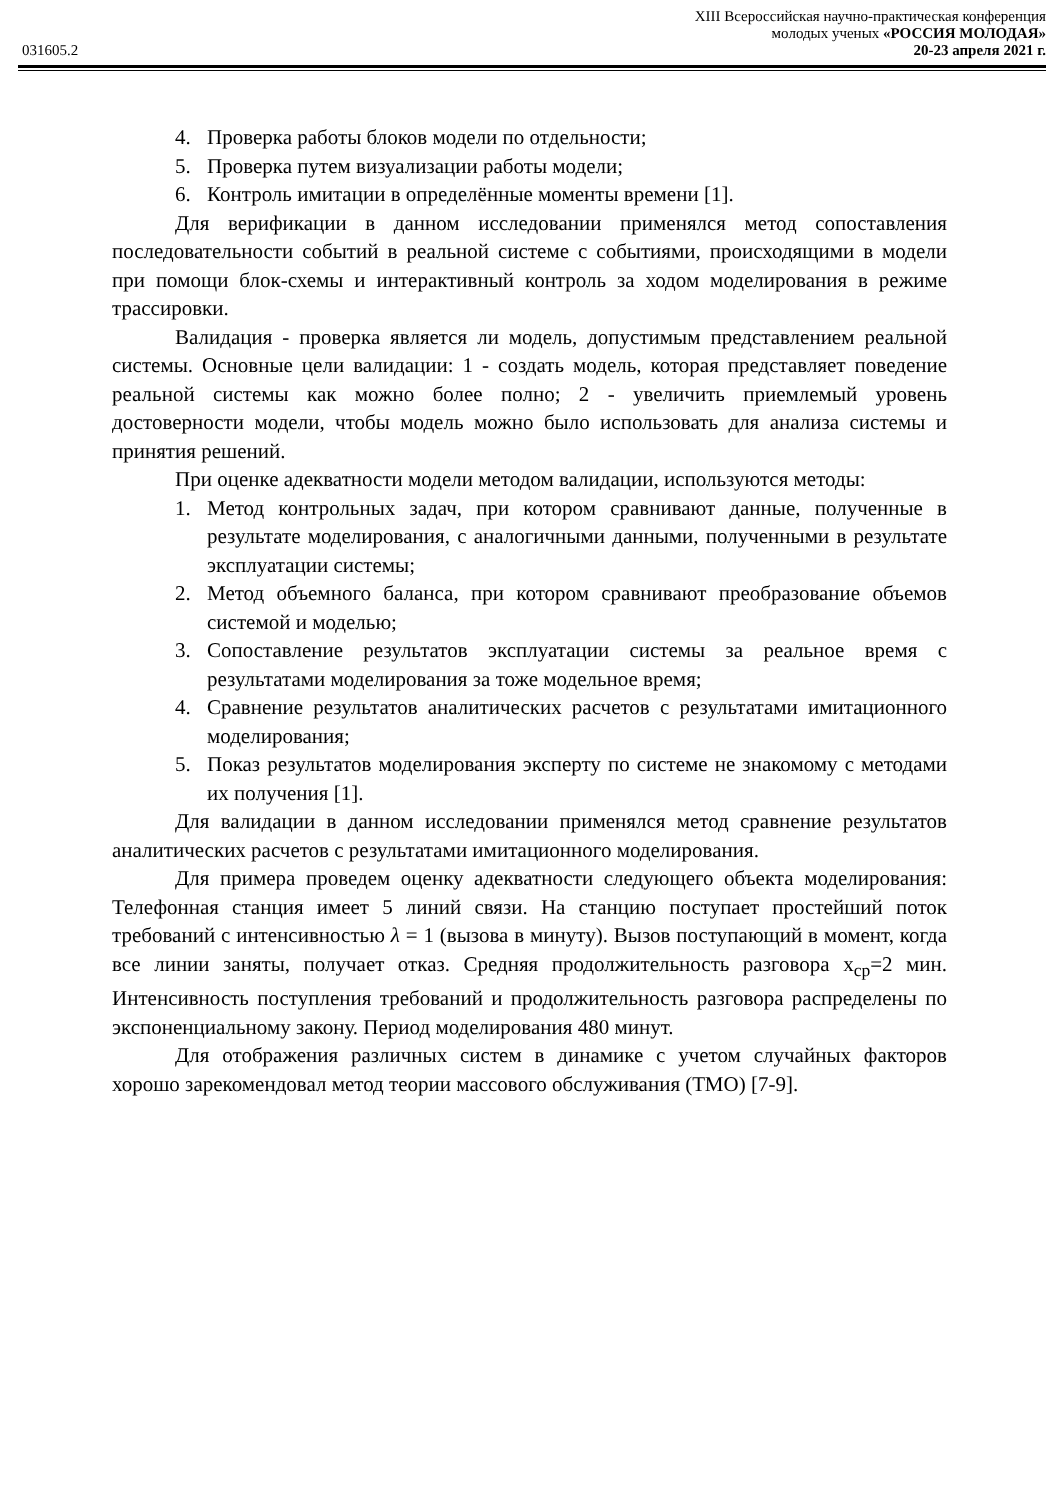XIII Всероссийская научно-практическая конференция
молодых ученых «РОССИЯ МОЛОДАЯ»
031605.2 20-23 апреля 2021 г.
4. Проверка работы блоков модели по отдельности;
5. Проверка путем визуализации работы модели;
6. Контроль имитации в определённые моменты времени [1].
Для верификации в данном исследовании применялся метод сопоставления последовательности событий в реальной системе с событиями, происходящими в модели при помощи блок-схемы и интерактивный контроль за ходом моделирования в режиме трассировки.
Валидация - проверка является ли модель, допустимым представлением реальной системы. Основные цели валидации: 1 - создать модель, которая представляет поведение реальной системы как можно более полно; 2 - увеличить приемлемый уровень достоверности модели, чтобы модель можно было использовать для анализа системы и принятия решений.
При оценке адекватности модели методом валидации, используются методы:
1. Метод контрольных задач, при котором сравнивают данные, полученные в результате моделирования, с аналогичными данными, полученными в результате эксплуатации системы;
2. Метод объемного баланса, при котором сравнивают преобразование объемов системой и моделью;
3. Сопоставление результатов эксплуатации системы за реальное время с результатами моделирования за тоже модельное время;
4. Сравнение результатов аналитических расчетов с результатами имитационного моделирования;
5. Показ результатов моделирования эксперту по системе не знакомому с методами их получения [1].
Для валидации в данном исследовании применялся метод сравнение результатов аналитических расчетов с результатами имитационного моделирования.
Для примера проведем оценку адекватности следующего объекта моделирования: Телефонная станция имеет 5 линий связи. На станцию поступает простейший поток требований с интенсивностью λ = 1 (вызова в минуту). Вызов поступающий в момент, когда все линии заняты, получает отказ. Средняя продолжительность разговора x<sub>ср</sub>=2 мин. Интенсивность поступления требований и продолжительность разговора распределены по экспоненциальному закону. Период моделирования 480 минут.
Для отображения различных систем в динамике с учетом случайных факторов хорошо зарекомендовал метод теории массового обслуживания (ТМО) [7-9].